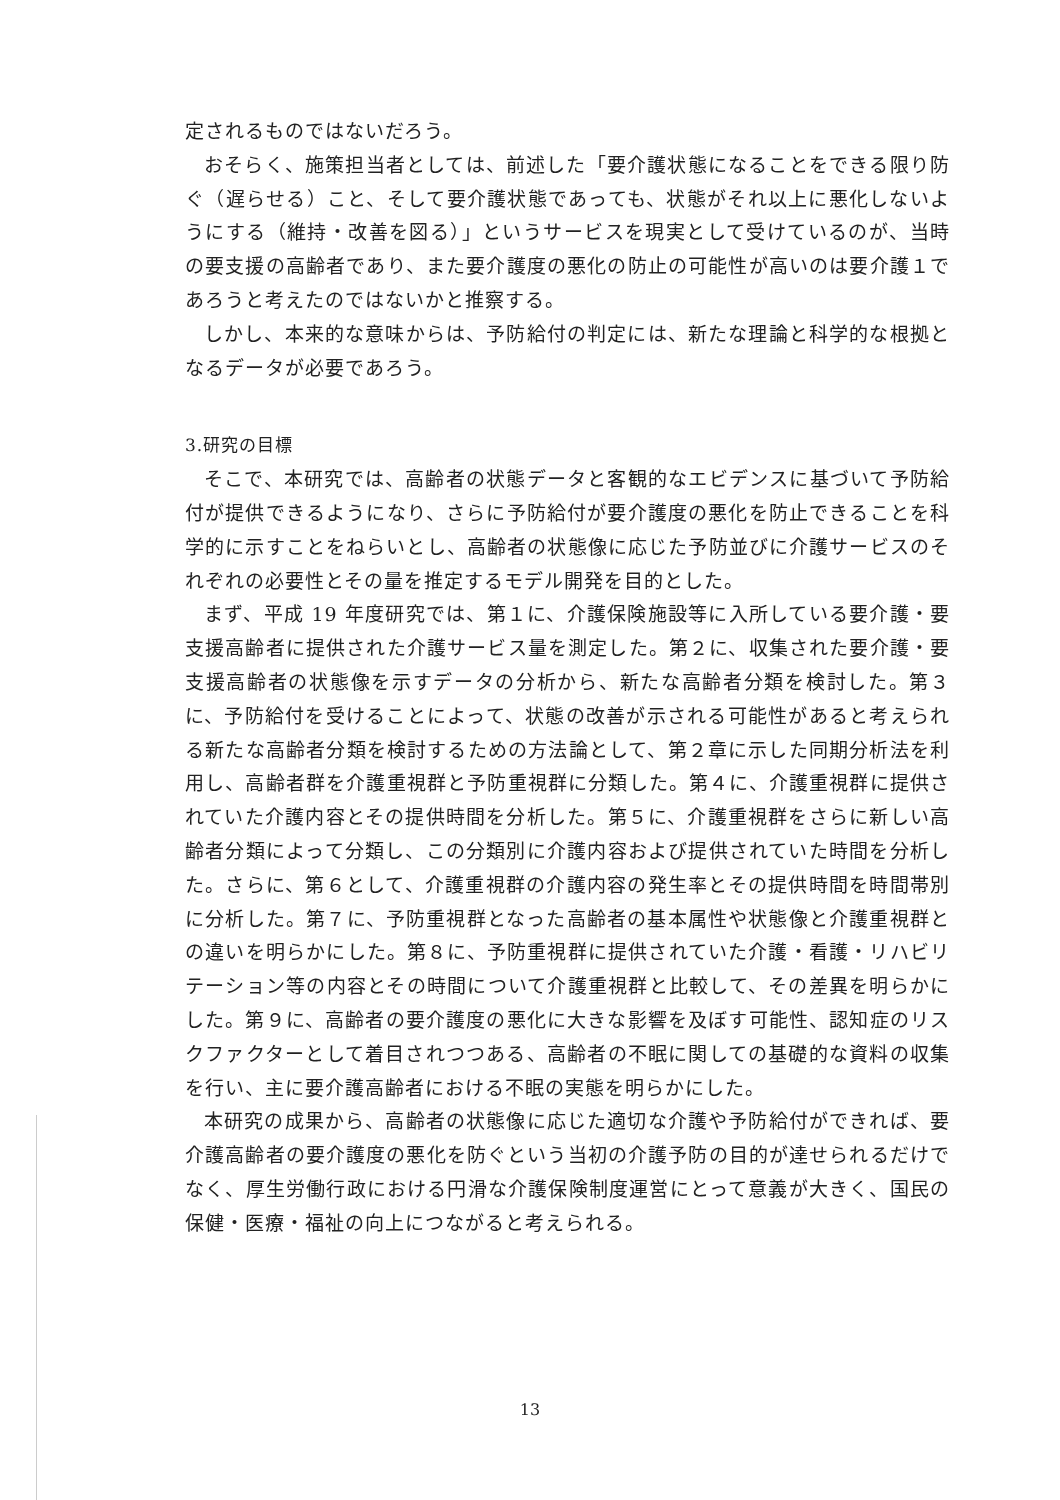定されるものではないだろう。
おそらく、施策担当者としては、前述した「要介護状態になることをできる限り防ぐ（遅らせる）こと、そして要介護状態であっても、状態がそれ以上に悪化しないようにする（維持・改善を図る）」というサービスを現実として受けているのが、当時の要支援の高齢者であり、また要介護度の悪化の防止の可能性が高いのは要介護１であろうと考えたのではないかと推察する。
しかし、本来的な意味からは、予防給付の判定には、新たな理論と科学的な根拠となるデータが必要であろう。
3.研究の目標
そこで、本研究では、高齢者の状態データと客観的なエビデンスに基づいて予防給付が提供できるようになり、さらに予防給付が要介護度の悪化を防止できることを科学的に示すことをねらいとし、高齢者の状態像に応じた予防並びに介護サービスのそれぞれの必要性とその量を推定するモデル開発を目的とした。
まず、平成 19 年度研究では、第１に、介護保険施設等に入所している要介護・要支援高齢者に提供された介護サービス量を測定した。第２に、収集された要介護・要支援高齢者の状態像を示すデータの分析から、新たな高齢者分類を検討した。第３に、予防給付を受けることによって、状態の改善が示される可能性があると考えられる新たな高齢者分類を検討するための方法論として、第２章に示した同期分析法を利用し、高齢者群を介護重視群と予防重視群に分類した。第４に、介護重視群に提供されていた介護内容とその提供時間を分析した。第５に、介護重視群をさらに新しい高齢者分類によって分類し、この分類別に介護内容および提供されていた時間を分析した。さらに、第６として、介護重視群の介護内容の発生率とその提供時間を時間帯別に分析した。第７に、予防重視群となった高齢者の基本属性や状態像と介護重視群との違いを明らかにした。第８に、予防重視群に提供されていた介護・看護・リハビリテーション等の内容とその時間について介護重視群と比較して、その差異を明らかにした。第９に、高齢者の要介護度の悪化に大きな影響を及ぼす可能性、認知症のリスクファクターとして着目されつつある、高齢者の不眠に関しての基礎的な資料の収集を行い、主に要介護高齢者における不眠の実態を明らかにした。
本研究の成果から、高齢者の状態像に応じた適切な介護や予防給付ができれば、要介護高齢者の要介護度の悪化を防ぐという当初の介護予防の目的が達せられるだけでなく、厚生労働行政における円滑な介護保険制度運営にとって意義が大きく、国民の保健・医療・福祉の向上につながると考えられる。
13